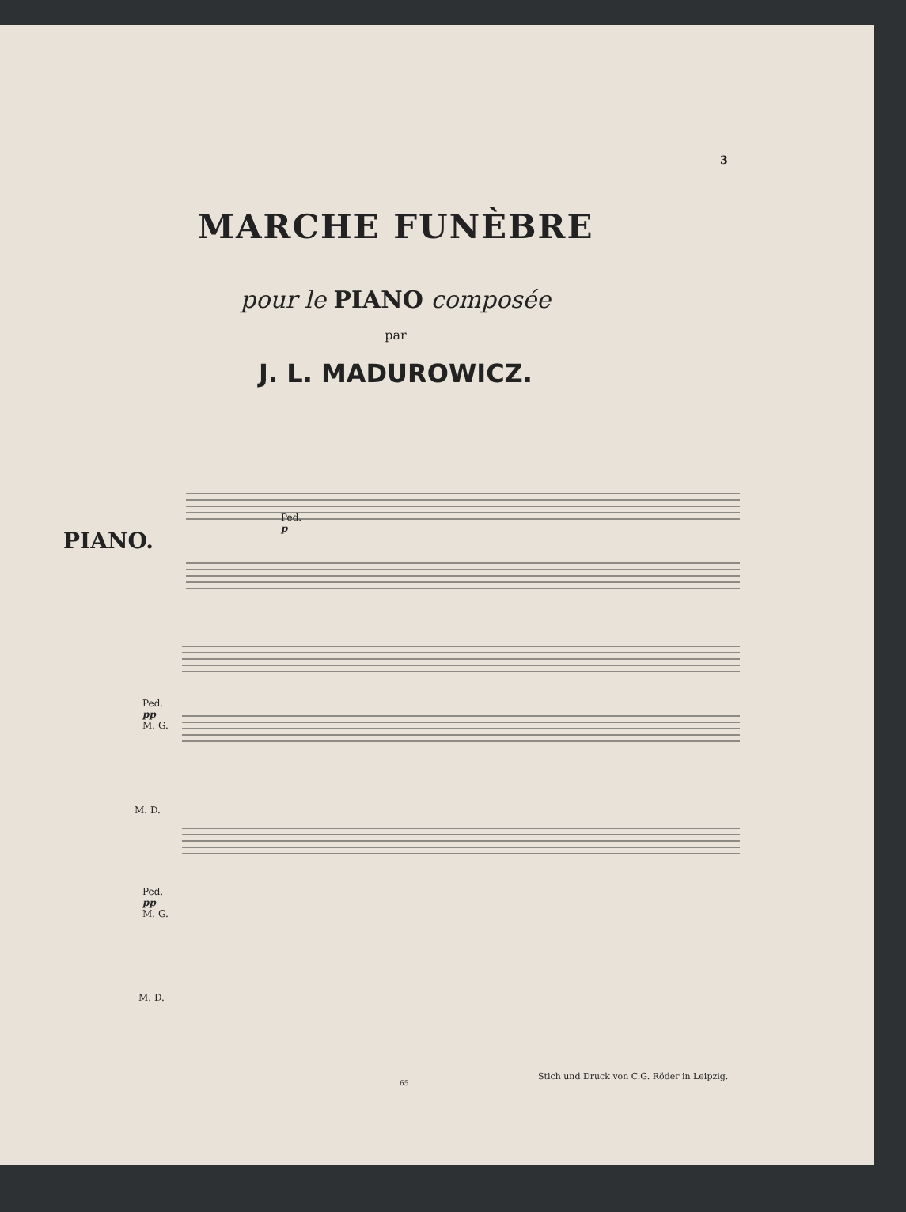3
MARCHE FUNÈBRE
pour le PIANO composée
par
J. L. MADUROWICZ.
PIANO.
Ped.
p
Ped.
pp
M. G.
M. D.
Ped.
pp
M. G.
M. D.
65
Stich und Druck von C.G. Röder in Leipzig.